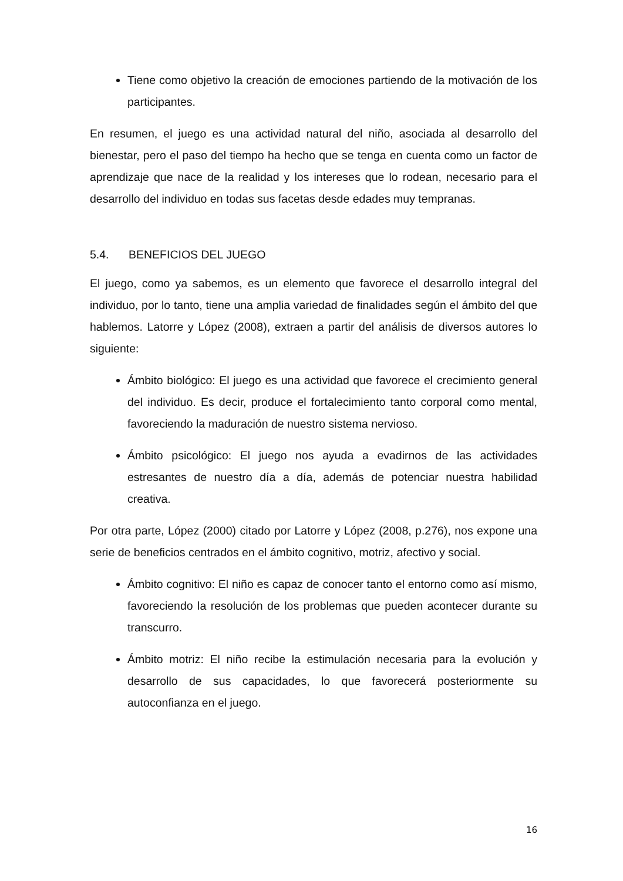Tiene como objetivo la creación de emociones partiendo de la motivación de los participantes.
En resumen, el juego es una actividad natural del niño, asociada al desarrollo del bienestar, pero el paso del tiempo ha hecho que se tenga en cuenta como un factor de aprendizaje que nace de la realidad y los intereses que lo rodean, necesario para el desarrollo del individuo en todas sus facetas desde edades muy tempranas.
5.4. BENEFICIOS DEL JUEGO
El juego, como ya sabemos, es un elemento que favorece el desarrollo integral del individuo, por lo tanto, tiene una amplia variedad de finalidades según el ámbito del que hablemos. Latorre y López (2008), extraen a partir del análisis de diversos autores lo siguiente:
Ámbito biológico: El juego es una actividad que favorece el crecimiento general del individuo. Es decir, produce el fortalecimiento tanto corporal como mental, favoreciendo la maduración de nuestro sistema nervioso.
Ámbito psicológico: El juego nos ayuda a evadirnos de las actividades estresantes de nuestro día a día, además de potenciar nuestra habilidad creativa.
Por otra parte, López (2000) citado por Latorre y López (2008, p.276), nos expone una serie de beneficios centrados en el ámbito cognitivo, motriz, afectivo y social.
Ámbito cognitivo: El niño es capaz de conocer tanto el entorno como así mismo, favoreciendo la resolución de los problemas que pueden acontecer durante su transcurro.
Ámbito motriz: El niño recibe la estimulación necesaria para la evolución y desarrollo de sus capacidades, lo que favorecerá posteriormente su autoconfianza en el juego.
16